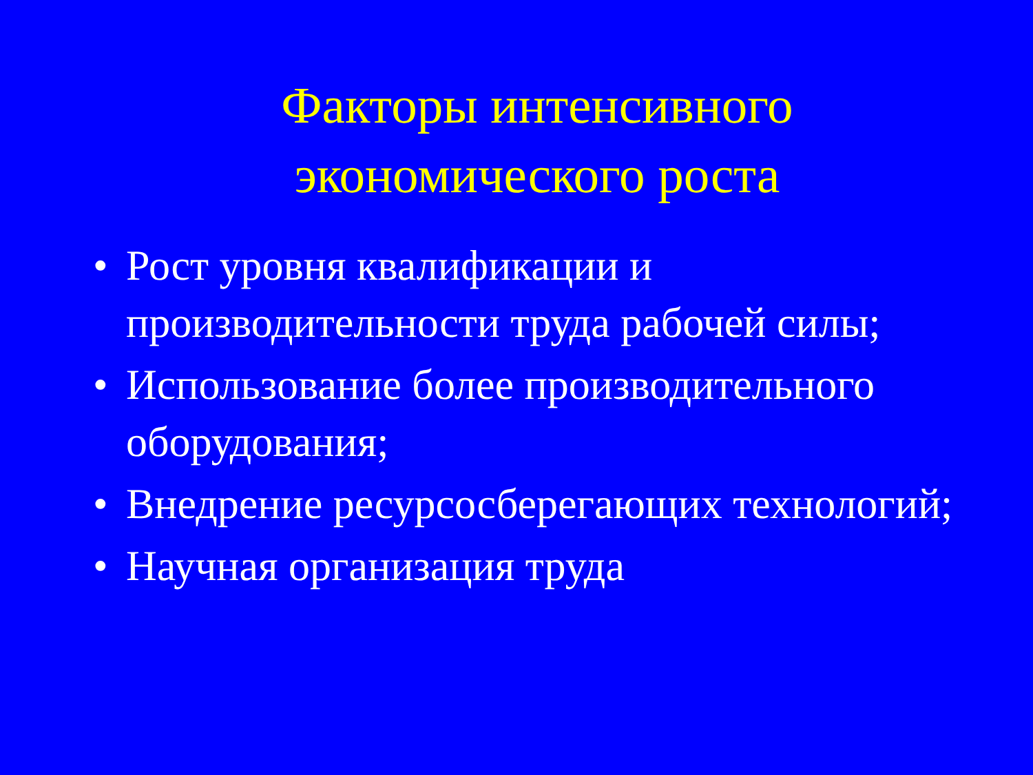Факторы интенсивного
экономического роста
• Рост уровня квалификации и производительности труда рабочей силы;
• Использование более производительного оборудования;
• Внедрение ресурсосберегающих технологий;
• Научная организация труда